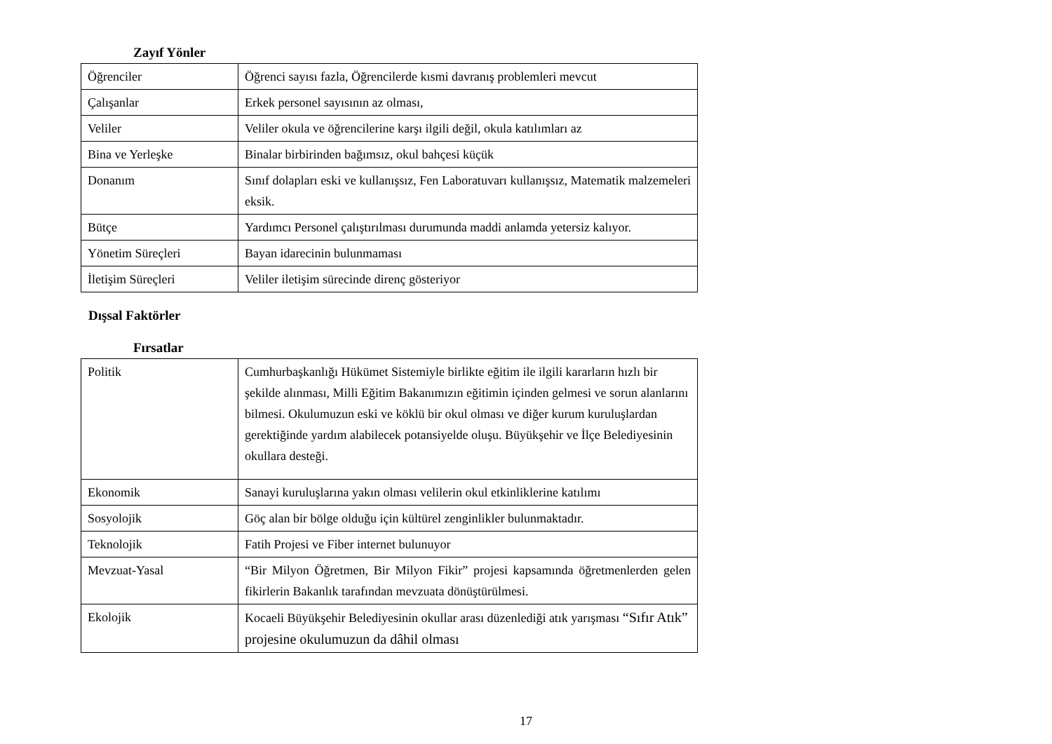Zayıf Yönler
| Öğrenciler | Öğrenci sayısı fazla, Öğrencilerde kısmi davranış problemleri mevcut |
| Çalışanlar | Erkek personel sayısının az olması, |
| Veliler | Veliler okula ve öğrencilerine karşı ilgili değil, okula katılımları az |
| Bina ve Yerleşke | Binalar birbirinden bağımsız, okul bahçesi küçük |
| Donanım | Sınıf dolapları eski ve kullanışsız, Fen Laboratuvarı kullanışsız, Matematik malzemeleri eksik. |
| Bütçe | Yardımcı Personel çalıştırılması durumunda maddi anlamda yetersiz kalıyor. |
| Yönetim Süreçleri | Bayan idarecinin bulunmaması |
| İletişim Süreçleri | Veliler iletişim sürecinde direnç gösteriyor |
Dışsal Faktörler
Fırsatlar
| Politik | Cumhurbaşkanlığı Hükümet Sistemiyle birlikte eğitim ile ilgili kararların hızlı bir şekilde alınması, Milli Eğitim Bakanımızın eğitimin içinden gelmesi ve sorun alanlarını bilmesi. Okulumuzun eski ve köklü bir okul olması ve diğer kurum kuruluşlardan gerektiğinde yardım alabilecek potansiyelde oluşu. Büyükşehir ve İlçe Belediyesinin okullara desteği. |
| Ekonomik | Sanayi kuruluşlarına yakın olması velilerin okul etkinliklerine katılımı |
| Sosyolojik | Göç alan bir bölge olduğu için kültürel zenginlikler bulunmaktadır. |
| Teknolojik | Fatih Projesi ve Fiber internet bulunuyor |
| Mevzuat-Yasal | “Bir Milyon Öğretmen, Bir Milyon Fikir” projesi kapsamında öğretmenlerden gelen fikirlerin Bakanlık tarafından mevzuata dönüştürülmesi. |
| Ekolojik | Kocaeli Büyükşehir Belediyesinin okullar arası düzenlediği atık yarışması “Sıfır Atık” projesine okulumuzun da dâhil olması |
17